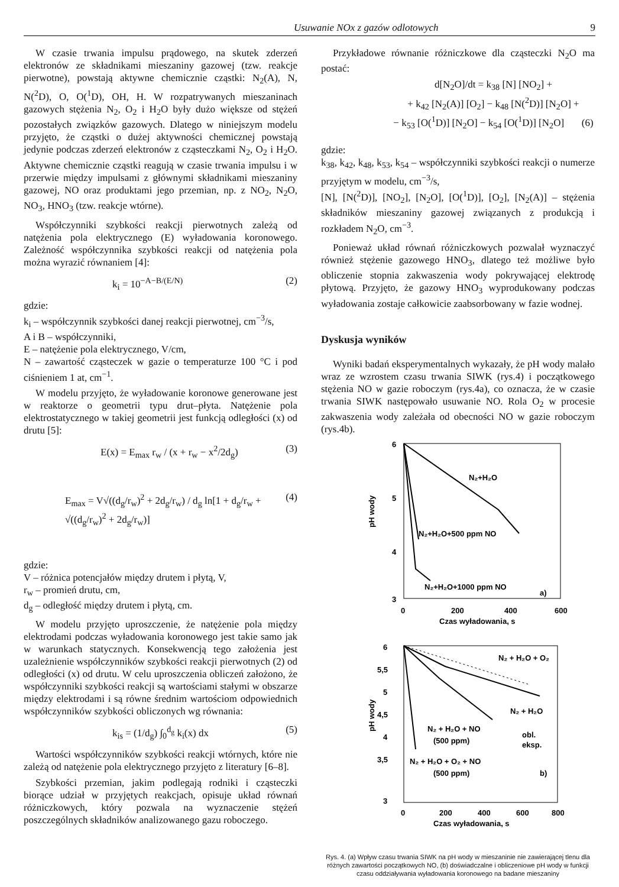Usuwanie NOx z gazów odlotowych 9
W czasie trwania impulsu prądowego, na skutek zderzeń elektronów ze składnikami mieszaniny gazowej (tzw. reakcje pierwotne), powstają aktywne chemicznie cząstki: N<sub>2</sub>(A), N, N(<sup>2</sup>D), O, O(<sup>1</sup>D), OH, H. W rozpatrywanych mieszaninach gazowych stężenia N<sub>2</sub>, O<sub>2</sub> i H<sub>2</sub>O były dużo większe od stężeń pozostałych związków gazowych. Dlatego w niniejszym modelu przyjęto, że cząstki o dużej aktywności chemicznej powstają jedynie podczas zderzeń elektronów z cząsteczkami N<sub>2</sub>, O<sub>2</sub> i H<sub>2</sub>O. Aktywne chemicznie cząstki reagują w czasie trwania impulsu i w przerwie między impulsami z głównymi składnikami mieszaniny gazowej, NO oraz produktami jego przemian, np. z NO<sub>2</sub>, N<sub>2</sub>O, NO<sub>3</sub>, HNO<sub>3</sub> (tzw. reakcje wtórne).
Współczynniki szybkości reakcji pierwotnych zależą od natężenia pola elektrycznego (E) wyładowania koronowego. Zależność współczynnika szybkości reakcji od natężenia pola można wyrazić równaniem [4]:
k<sub>i</sub> = 10<sup>−A−B/(E/N)</sup> (2)
gdzie:
k<sub>i</sub> – współczynnik szybkości danej reakcji pierwotnej, cm<sup>−3</sup>/s,
A i B – współczynniki,
E – natężenie pola elektrycznego, V/cm,
N – zawartość cząsteczek w gazie o temperaturze 100 °C i pod ciśnieniem 1 at, cm<sup>−1</sup>.
W modelu przyjęto, że wyładowanie koronowe generowane jest w reaktorze o geometrii typu drut–płyta. Natężenie pola elektrostatycznego w takiej geometrii jest funkcją odległości (x) od drutu [5]:
E(x) = E<sub>max</sub> r<sub>w</sub> / (x + r<sub>w</sub> − x<sup>2</sup>/2d<sub>g</sub>) (3)
E<sub>max</sub> = V√((d<sub>g</sub>/r<sub>w</sub>)<sup>2</sup> + 2d<sub>g</sub>/r<sub>w</sub>) / d<sub>g</sub> ln[1 + d<sub>g</sub>/r<sub>w</sub> + √((d<sub>g</sub>/r<sub>w</sub>)<sup>2</sup> + 2d<sub>g</sub>/r<sub>w</sub>)] (4)
gdzie:
V – różnica potencjałów między drutem i płytą, V,
r<sub>w</sub> – promień drutu, cm,
d<sub>g</sub> – odległość między drutem i płytą, cm.
W modelu przyjęto uproszczenie, że natężenie pola między elektrodami podczas wyładowania koronowego jest takie samo jak w warunkach statycznych. Konsekwencją tego założenia jest uzależnienie współczynników szybkości reakcji pierwotnych (2) od odległości (x) od drutu. W celu uproszczenia obliczeń założono, że współczynniki szybkości reakcji są wartościami stałymi w obszarze między elektrodami i są równe średnim wartościom odpowiednich współczynników szybkości obliczonych wg równania:
k<sub>is</sub> = (1/d<sub>g</sub>) ∫<sub>0</sub><sup>d<sub>g</sub></sup> k<sub>i</sub>(x) dx (5)
Wartości współczynników szybkości reakcji wtórnych, które nie zależą od natężenie pola elektrycznego przyjęto z literatury [6–8].
Szybkości przemian, jakim podlegają rodniki i cząsteczki biorące udział w przyjętych reakcjach, opisuje układ równań różniczkowych, który pozwala na wyznaczenie stężeń poszczególnych składników analizowanego gazu roboczego.
Przykładowe równanie różniczkowe dla cząsteczki N<sub>2</sub>O ma postać:
d[N<sub>2</sub>O]/dt = k<sub>38</sub> [N] [NO<sub>2</sub>] +
+ k<sub>42</sub> [N<sub>2</sub>(A)] [O<sub>2</sub>] − k<sub>48</sub> [N(<sup>2</sup>D)] [N<sub>2</sub>O] +
− k<sub>53</sub> [O(<sup>1</sup>D)] [N<sub>2</sub>O] − k<sub>54</sub> [O(<sup>1</sup>D)] [N<sub>2</sub>O] (6)
gdzie:
k<sub>38</sub>, k<sub>42</sub>, k<sub>48</sub>, k<sub>53</sub>, k<sub>54</sub> – współczynniki szybkości reakcji o numerze przyjętym w modelu, cm<sup>−3</sup>/s,
[N], [N(<sup>2</sup>D)], [NO<sub>2</sub>], [N<sub>2</sub>O], [O(<sup>1</sup>D)], [O<sub>2</sub>], [N<sub>2</sub>(A)] – stężenia składników mieszaniny gazowej związanych z produkcją i rozkładem N<sub>2</sub>O, cm<sup>−3</sup>.
Ponieważ układ równań różniczkowych pozwalał wyznaczyć również stężenie gazowego HNO<sub>3</sub>, dlatego też możliwe było obliczenie stopnia zakwaszenia wody pokrywającej elektrodę płytową. Przyjęto, że gazowy HNO<sub>3</sub> wyprodukowany podczas wyładowania zostaje całkowicie zaabsorbowany w fazie wodnej.
Dyskusja wyników
Wyniki badań eksperymentalnych wykazały, że pH wody malało wraz ze wzrostem czasu trwania SIWK (rys.4) i początkowego stężenia NO w gazie roboczym (rys.4a), co oznacza, że w czasie trwania SIWK następowało usuwanie NO. Rola O<sub>2</sub> w procesie zakwaszenia wody zależała od obecności NO w gazie roboczym (rys.4b).
6
5
4
3
0
200
400
600
Czas wyładowania, s
pH wody
N₂+H₂O
N₂+H₂O+500 ppm NO
N₂+H₂O+1000 ppm NO
a)
6
5,5
5
4,5
4
3,5
3
0
200
400
600
800
Czas wyładowania, s
pH wody
N₂ + H₂O + O₂
N₂ + H₂O
N₂ + H₂O + NO
(500 ppm)
obl.
eksp.
N₂ + H₂O + O₂ + NO
(500 ppm)
b)
Rys. 4. (a) Wpływ czasu trwania SIWK na pH wody w mieszaninie nie zawierającej tlenu dla różnych zawartości początkowych NO, (b) doświadczalne i obliczeniowe pH wody w funkcji czasu oddziaływania wyładowania koronowego na badane mieszaniny